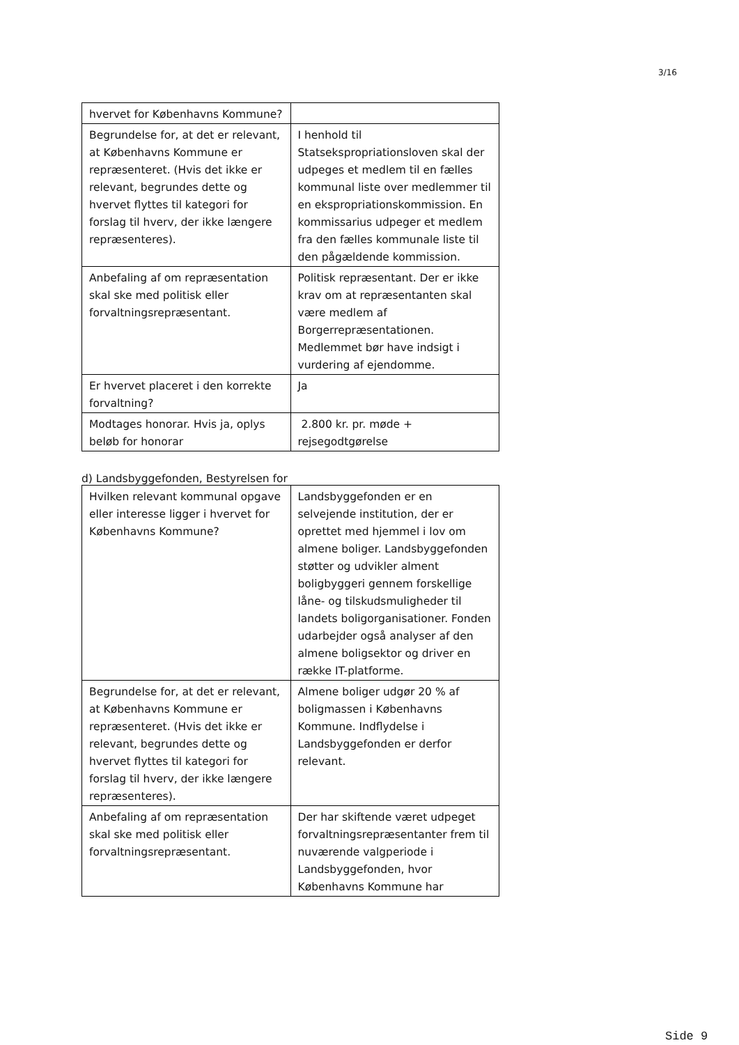3/16
| hvervet for Københavns Kommune? | |
| Begrundelse for, at det er relevant, at Københavns Kommune er repræsenteret. (Hvis det ikke er relevant, begrundes dette og hvervet flyttes til kategori for forslag til hverv, der ikke længere repræsenteres). | I henhold til Statsekspropriationsloven skal der udpeges et medlem til en fælles kommunal liste over medlemmer til en ekspropriationskommission. En kommissarius udpeger et medlem fra den fælles kommunale liste til den pågældende kommission. |
| Anbefaling af om repræsentation skal ske med politisk eller forvaltningsrepræsentant. | Politisk repræsentant. Der er ikke krav om at repræsentanten skal være medlem af Borgerrepræsentationen. Medlemmet bør have indsigt i vurdering af ejendomme. |
| Er hvervet placeret i den korrekte forvaltning? | Ja |
| Modtages honorar. Hvis ja, oplys beløb for honorar | 2.800 kr. pr. møde + rejsegodtgørelse |
d) Landsbyggefonden, Bestyrelsen for
| Hvilken relevant kommunal opgave eller interesse ligger i hvervet for Københavns Kommune? | Landsbyggefonden er en selvejende institution, der er oprettet med hjemmel i lov om almene boliger. Landsbyggefonden støtter og udvikler alment boligbyggeri gennem forskellige låne- og tilskudsmuligheder til landets boligorganisationer. Fonden udarbejder også analyser af den almene boligsektor og driver en række IT-platforme. |
| Begrundelse for, at det er relevant, at Københavns Kommune er repræsenteret. (Hvis det ikke er relevant, begrundes dette og hvervet flyttes til kategori for forslag til hverv, der ikke længere repræsenteres). | Almene boliger udgør 20 % af boligmassen i Københavns Kommune. Indflydelse i Landsbyggefonden er derfor relevant. |
| Anbefaling af om repræsentation skal ske med politisk eller forvaltningsrepræsentant. | Der har skiftende været udpeget forvaltningsrepræsentanter frem til nuværende valgperiode i Landsbyggefonden, hvor Københavns Kommune har |
Side 9